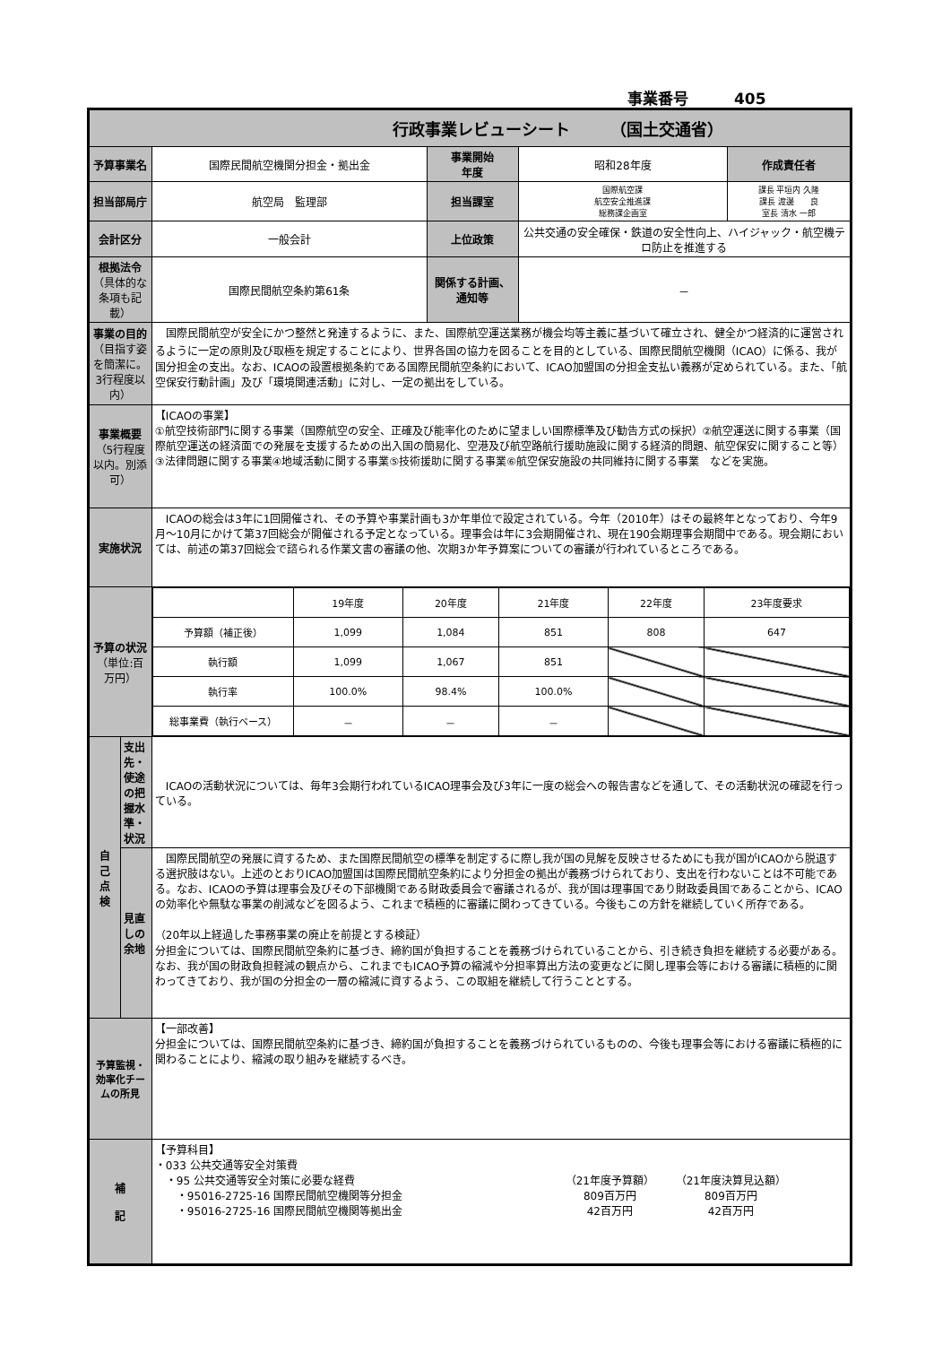事業番号　　　405
| 行政事業レビューシート （国土交通省） | | | | | |
| 予算事業名 | | 国際民間航空機関分担金・拠出金 | 事業開始 年度 | 昭和28年度 | 作成責任者 |
| 担当部局庁 | | 航空局 監理部 | 担当課室 | 国際航空課 航空安全推進課 総務課企画室 | 課長 平垣内 久隆 課長 渡邊 良 室長 清水 一郎 |
| 会計区分 | | 一般会計 | 上位政策 | 公共交通の安全確保・鉄道の安全性向上、ハイジャック・航空機テロ防止を推進する | |
| 根拠法令 （具体的な条項も記載） | | 国際民間航空条約第61条 | 関係する計画、通知等 | － | |
| 事業の目的 （目指す姿を簡潔に。3行程度以内） | | 国際民間航空が安全にかつ整然と発達するように、また、国際航空運送業務が機会均等主義に基づいて確立され、健全かつ経済的に運営されるように一定の原則及び取極を規定することにより、世界各国の協力を図ることを目的としている、国際民間航空機関（ICAO）に係る、我が国分担金の支出。なお、ICAOの設置根拠条約である国際民間航空条約において、ICAO加盟国の分担金支払い義務が定められている。また、「航空保安行動計画」及び「環境関連活動」に対し、一定の拠出をしている。 | | | |
| 事業概要 （5行程度以内。別添可） | | 【ICAOの事業】 ①航空技術部門に関する事業（国際航空の安全、正確及び能率化のために望ましい国際標準及び勧告方式の採択）②航空運送に関する事業（国際航空運送の経済面での発展を支援するための出入国の簡易化、空港及び航空路航行援助施設に関する経済的問題、航空保安に関すること等）③法律問題に関する事業④地域活動に関する事業⑤技術援助に関する事業⑥航空保安施設の共同維持に関する事業 などを実施。 | | | |
| 実施状況 | | ICAOの総会は3年に1回開催され、その予算や事業計画も3か年単位で設定されている。今年（2010年）はその最終年となっており、今年9月～10月にかけて第37回総会が開催される予定となっている。理事会は年に3会期開催され、現在190会期理事会期間中である。現会期においては、前述の第37回総会で諮られる作業文書の審議の他、次期3か年予算案についての審議が行われているところである。 | | | |
| 予算の状況 （単位:百万円） | | / / 19年度 / 20年度 / 21年度 / 22年度 / 23年度要求 / / 予算額（補正後） / 1,099 / 1,084 / 851 / 808 / 647 / / 執行額 / 1,099 / 1,067 / 851 / / / / 執行率 / 100.0% / 98.4% / 100.0% / / / / 総事業費（執行ベース） / － / － / － / / / | | | |
| 自 己 点 検 | 支出先・使途の把握水準・状況 | ICAOの活動状況については、毎年3会期行われているICAO理事会及び3年に一度の総会への報告書などを通して、その活動状況の確認を行っている。 | | | |
| | 見直しの余地 | 国際民間航空の発展に資するため、また国際民間航空の標準を制定するに際し我が国の見解を反映させるためにも我が国がICAOから脱退する選択肢はない。上述のとおりICAO加盟国は国際民間航空条約により分担金の拠出が義務づけられており、支出を行わないことは不可能である。なお、ICAOの予算は理事会及びその下部機関である財政委員会で審議されるが、我が国は理事国であり財政委員国であることから、ICAOの効率化や無駄な事業の削減などを図るよう、これまで積極的に審議に関わってきている。今後もこの方針を継続していく所存である。 （20年以上経過した事務事業の廃止を前提とする検証） 分担金については、国際民間航空条約に基づき、締約国が負担することを義務づけられていることから、引き続き負担を継続する必要がある。なお、我が国の財政負担軽減の観点から、これまでもICAO予算の縮減や分担率算出方法の変更などに関し理事会等における審議に積極的に関わってきており、我が国の分担金の一層の縮減に資するよう、この取組を継続して行うこととする。 | | | |
| 予算監視・効率化チームの所見 | | 【一部改善】 分担金については、国際民間航空条約に基づき、締約国が負担することを義務づけられているものの、今後も理事会等における審議に積極的に関わることにより、縮減の取り組みを継続するべき。 | | | |
| 補 記 | | 【予算科目】 ・033 公共交通等安全対策費 ・95 公共交通等安全対策に必要な経費 ・95016-2725-16 国際民間航空機関等分担金 ・95016-2725-16 国際民間航空機関等拠出金 （21年度予算額） 809百万円 42百万円 （21年度決算見込額） 809百万円 42百万円 | | | |